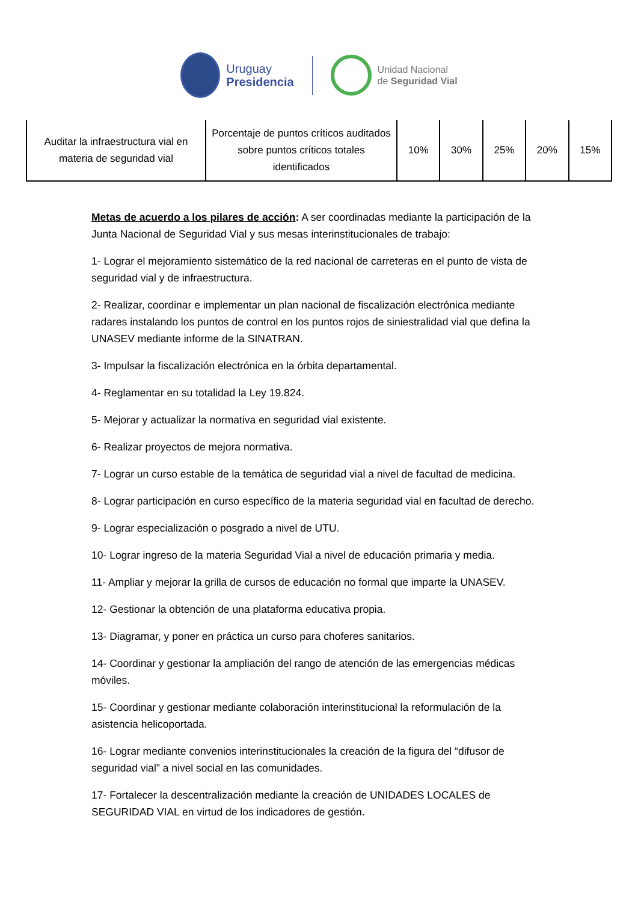Uruguay
Presidencia
Unidad Nacional
de Seguridad Vial
| Auditar la infraestructura vial en materia de seguridad vial | Porcentaje de puntos críticos auditados sobre puntos críticos totales identificados | 10% | 30% | 25% | 20% | 15% |
Metas de acuerdo a los pilares de acción: A ser coordinadas mediante la participación de la Junta Nacional de Seguridad Vial y sus mesas interinstitucionales de trabajo:
1- Lograr el mejoramiento sistemático de la red nacional de carreteras en el punto de vista de seguridad vial y de infraestructura.
2- Realizar, coordinar e implementar un plan nacional de fiscalización electrónica mediante radares instalando los puntos de control en los puntos rojos de siniestralidad vial que defina la UNASEV mediante informe de la SINATRAN.
3- Impulsar la fiscalización electrónica en la órbita departamental.
4- Reglamentar en su totalidad la Ley 19.824.
5- Mejorar y actualizar la normativa en seguridad vial existente.
6- Realizar proyectos de mejora normativa.
7- Lograr un curso estable de la temática de seguridad vial a nivel de facultad de medicina.
8- Lograr participación en curso específico de la materia seguridad vial en facultad de derecho.
9- Lograr especialización o posgrado a nivel de UTU.
10- Lograr ingreso de la materia Seguridad Vial a nivel de educación primaria y media.
11- Ampliar y mejorar la grilla de cursos de educación no formal que imparte la UNASEV.
12- Gestionar la obtención de una plataforma educativa propia.
13- Diagramar, y poner en práctica un curso para choferes sanitarios.
14- Coordinar y gestionar la ampliación del rango de atención de las emergencias médicas móviles.
15- Coordinar y gestionar mediante colaboración interinstitucional la reformulación de la asistencia helicoportada.
16- Lograr mediante convenios interinstitucionales la creación de la figura del “difusor de seguridad vial” a nivel social en las comunidades.
17- Fortalecer la descentralización mediante la creación de UNIDADES LOCALES de SEGURIDAD VIAL en virtud de los indicadores de gestión.